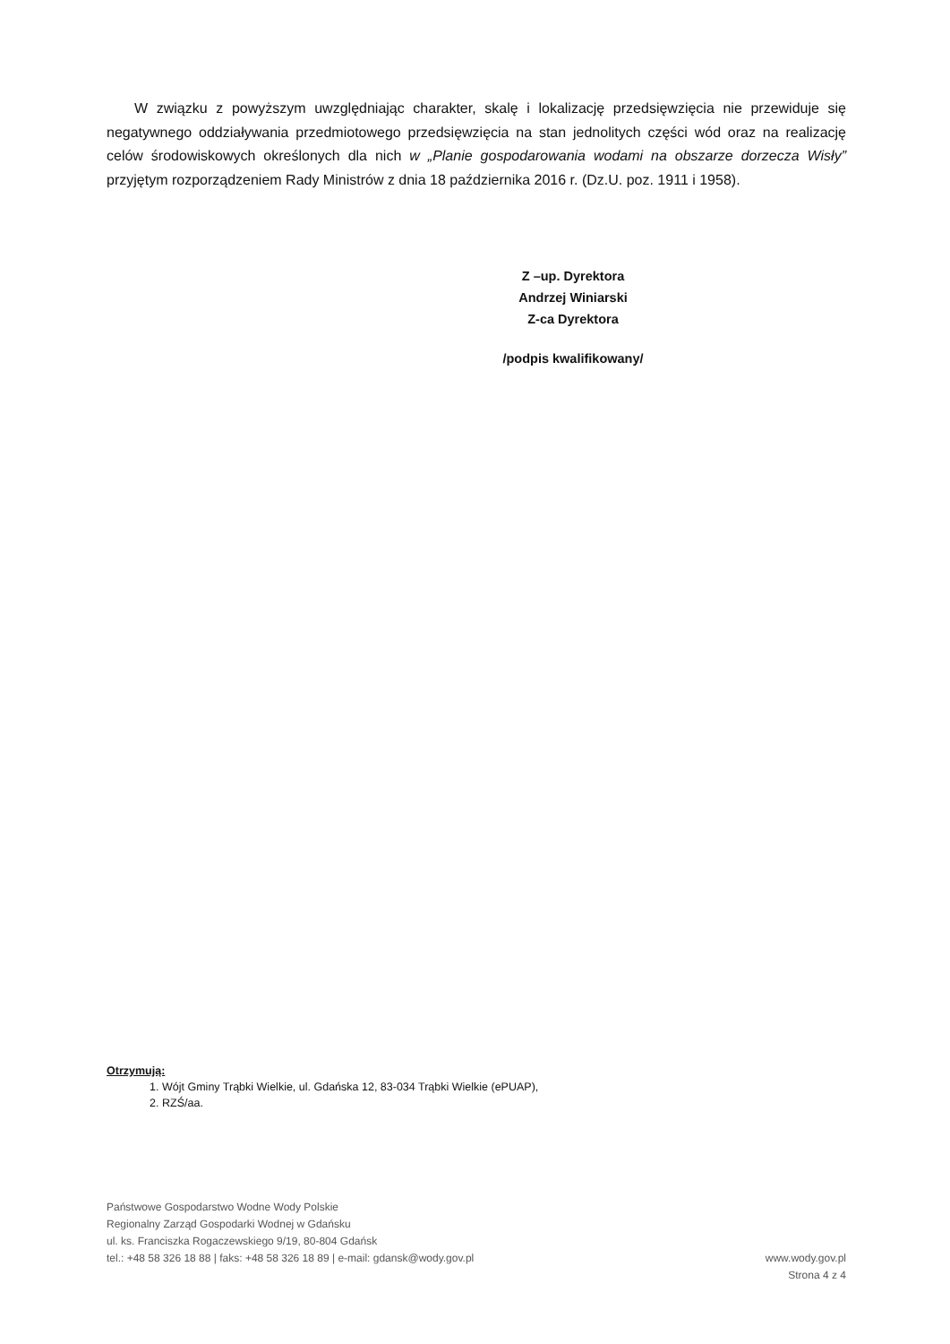W związku z powyższym uwzględniając charakter, skalę i lokalizację przedsięwzięcia nie przewiduje się negatywnego oddziaływania przedmiotowego przedsięwzięcia na stan jednolitych części wód oraz na realizację celów środowiskowych określonych dla nich w „Planie gospodarowania wodami na obszarze dorzecza Wisły” przyjętym rozporządzeniem Rady Ministrów z dnia 18 października 2016 r. (Dz.U. poz. 1911 i 1958).
Z –up. Dyrektora
Andrzej Winiarski
Z-ca Dyrektora
/podpis kwalifikowany/
Otrzymują:
1. Wójt Gminy Trąbki Wielkie, ul. Gdańska 12, 83-034 Trąbki Wielkie (ePUAP),
2. RZŚ/aa.
Państwowe Gospodarstwo Wodne Wody Polskie
Regionalny Zarząd Gospodarki Wodnej w Gdańsku
ul. ks. Franciszka Rogaczewskiego 9/19, 80-804 Gdańsk
tel.: +48 58 326 18 88 | faks: +48 58 326 18 89 | e-mail: gdansk@wody.gov.pl www.wody.gov.pl
Strona 4 z 4